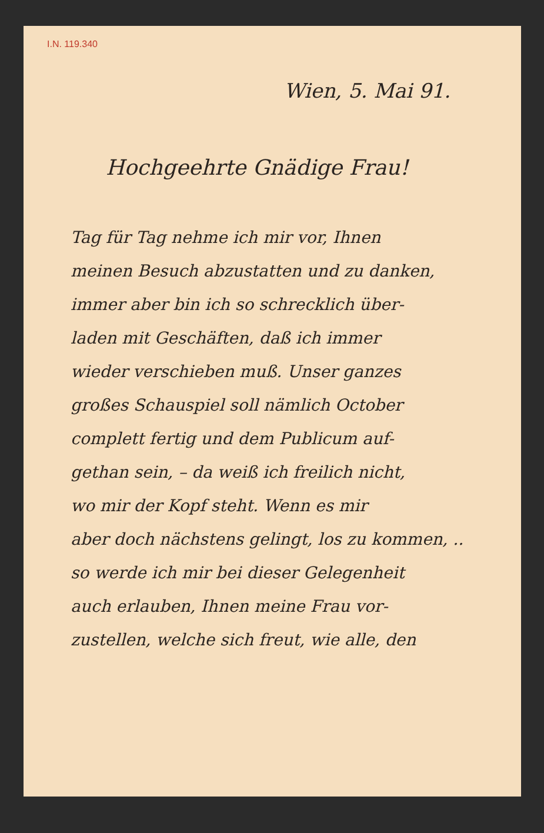I.N. 119.340
Wien, 5. Mai 91.
Hochgeehrte Gnädige Frau!
Tag für Tag nehme ich mir vor, Ihnen
meinen Besuch abzustatten und zu danken,
immer aber bin ich so schrecklich über-
laden mit Geschäften, daß ich immer
wieder verschieben muß. Unser ganzes
großes Schauspiel soll nämlich October
complett fertig und dem Publicum auf-
gethan sein, – da weiß ich freilich nicht,
wo mir der Kopf steht. Wenn es mir
aber doch nächstens gelingt, los zu kommen, ..
so werde ich mir bei dieser Gelegenheit
auch erlauben, Ihnen meine Frau vor-
zustellen, welche sich freut, wie alle, den